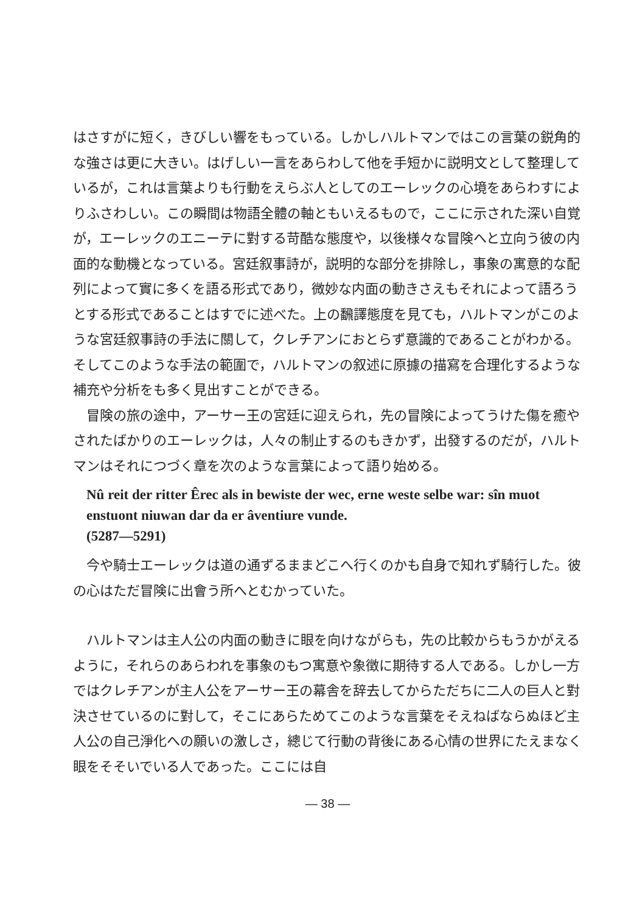はさすがに短く，きびしい響をもっている。しかしハルトマンではこの言葉の鋭角的な強さは更に大きい。はげしい一言をあらわして他を手短かに説明文として整理しているが，これは言葉よりも行動をえらぶ人としてのエーレックの心境をあらわすによりふさわしい。この瞬間は物語全體の軸ともいえるもので，ここに示された深い自覚が，エーレックのエニーテに對する苛酷な態度や，以後様々な冒険へと立向う彼の内面的な動機となっている。宮廷叙事詩が，説明的な部分を排除し，事象の寓意的な配列によって實に多くを語る形式であり，微妙な内面の動きさえもそれによって語ろうとする形式であることはすでに述べた。上の飜譯態度を見ても，ハルトマンがこのような宮廷叙事詩の手法に關して，クレチアンにおとらず意識的であることがわかる。そしてこのような手法の範圍で，ハルトマンの叙述に原據の描寫を合理化するような補充や分析をも多く見出すことができる。
冒険の旅の途中，アーサー王の宮廷に迎えられ，先の冒険によってうけた傷を癒やされたばかりのエーレックは，人々の制止するのもきかず，出發するのだが，ハルトマンはそれにつづく章を次のような言葉によって語り始める。
Nû reit der ritter Êrec als in bewiste der wec, erne weste selbe war: sîn muot enstuont niuwan dar da er âventiure vunde.
(5287—5291)
今や騎士エーレックは道の通ずるままどこへ行くのかも自身で知れず騎行した。彼の心はただ冒険に出會う所へとむかっていた。
ハルトマンは主人公の内面の動きに眼を向けながらも，先の比較からもうかがえるように，それらのあらわれを事象のもつ寓意や象徴に期待する人である。しかし一方ではクレチアンが主人公をアーサー王の幕舎を辞去してからただちに二人の巨人と對決させているのに對して，そこにあらためてこのような言葉をそえねばならぬほど主人公の自己淨化への願いの激しさ，總じて行動の背後にある心情の世界にたえまなく眼をそそいでいる人であった。ここには自
— 38 —